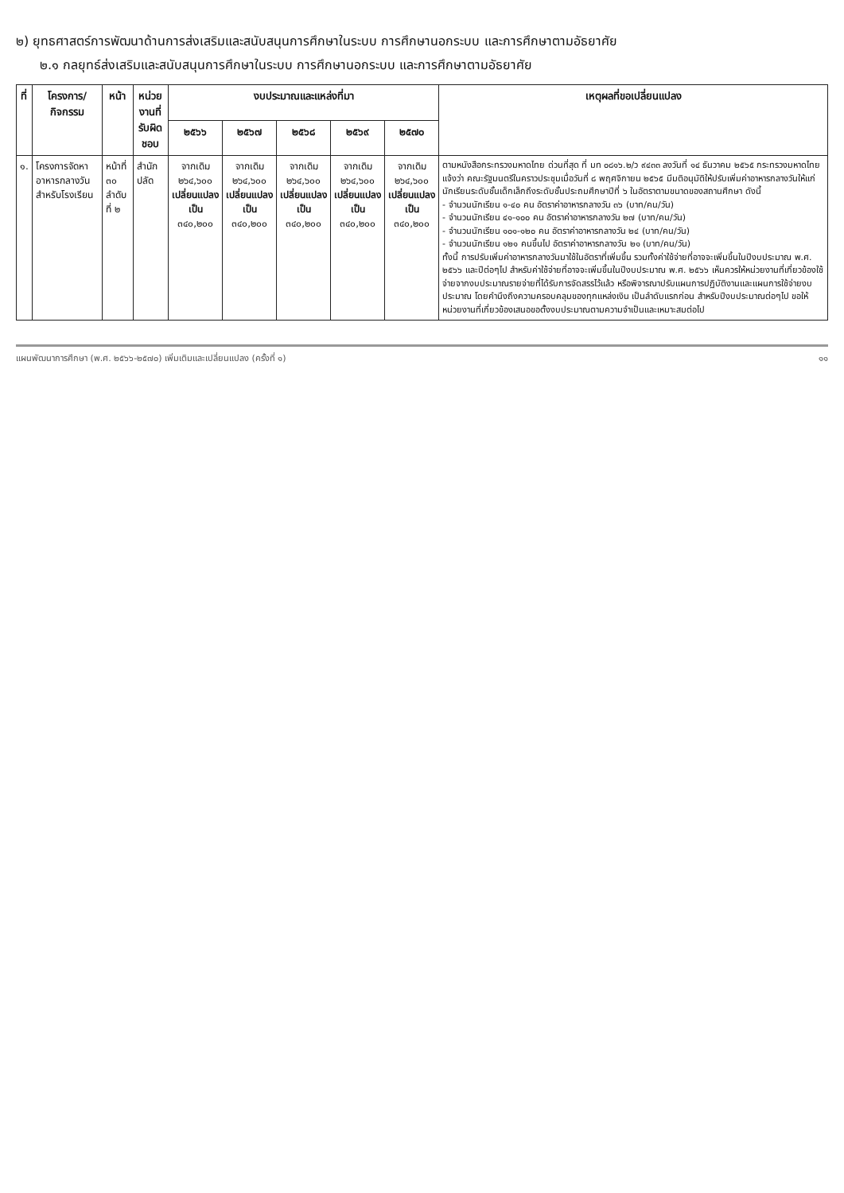๒) ยุทธศาสตร์การพัฒนาด้านการส่งเสริมและสนับสนุนการศึกษาในระบบ การศึกษานอกระบบ และการศึกษาตามอัธยาศัย
๒.๑ กลยุทธ์ส่งเสริมและสนับสนุนการศึกษาในระบบ การศึกษานอกระบบ และการศึกษาตามอัธยาศัย
| ที่ | โครงการ/ กิจกรรม | หน้า | หน่วยงานที่ รับผิดชอบ | งบประมาณและแหล่งที่มา | | | | | เหตุผลที่ขอเปลี่ยนแปลง |
| --- | --- | --- | --- | --- | --- | --- | --- | --- | --- |
| | | | | ๒๕๖๖ | ๒๕๖๗ | ๒๕๖๘ | ๒๕๖๙ | ๒๕๗๐ | |
| ๑. | โครงการจัดหาอาหารกลางวันสำหรับโรงเรียน | หน้าที่ ๓๐ ลำดับที่ ๒ | สำนักปลัด | จากเดิม ๒๖๔,๖๐๐ เปลี่ยนแปลง เป็น ๓๔๐,๒๐๐ | จากเดิม ๒๖๔,๖๐๐ เปลี่ยนแปลง เป็น ๓๔๐,๒๐๐ | จากเดิม ๒๖๔,๖๐๐ เปลี่ยนแปลง เป็น ๓๔๐,๒๐๐ | จากเดิม ๒๖๔,๖๐๐ เปลี่ยนแปลง เป็น ๓๔๐,๒๐๐ | จากเดิม ๒๖๔,๖๐๐ เปลี่ยนแปลง เป็น ๓๔๐,๒๐๐ | ตามหนังสือกระทรวงมหาดไทย ด่วนที่สุด ที่ มท ๐๘๑๖.๒/ว ๙๔๓๓ ลงวันที่ ๑๔ ธันวาคม ๒๕๖๕ กระทรวงมหาดไทย แจ้งว่า คณะรัฐมนตรีในคราวประชุมเมื่อวันที่ ๘ พฤศจิกายน ๒๕๖๕ มีมติอนุมัติให้ปรับเพิ่มค่าอาหารกลางวันให้แก่นักเรียนระดับชั้นเด็กเล็กถึงระดับชั้นประถมศึกษาปีที่ ๖ ในอัตราตามขนาดของสถานศึกษา ดังนี้ - จำนวนนักเรียน ๑-๔๐ คน อัตราค่าอาหารกลางวัน ๓๖ (บาท/คน/วัน) - จำนวนนักเรียน ๔๑-๑๐๐ คน อัตราค่าอาหารกลางวัน ๒๗ (บาท/คน/วัน) - จำนวนนักเรียน ๑๐๑-๑๒๐ คน อัตราค่าอาหารกลางวัน ๒๔ (บาท/คน/วัน) - จำนวนนักเรียน ๑๒๑ คนขึ้นไป อัตราค่าอาหารกลางวัน ๒๑ (บาท/คน/วัน) ทั้งนี้ การปรับเพิ่มค่าอาหารกลางวันมาใช้ในอัตราที่เพิ่มขึ้น รวมทั้งค่าใช้จ่ายที่อาจจะเพิ่มขึ้นในปีงบประมาณ พ.ศ. ๒๕๖๖ และปีต่อๆไป สำหรับค่าใช้จ่ายที่อาจจะเพิ่มขึ้นในปีงบประมาณ พ.ศ. ๒๕๖๖ เห็นควรให้หน่วยงานที่เกี่ยวข้องใช้จ่ายจากงบประมาณรายจ่ายที่ได้รับการจัดสรรไว้แล้ว หรือพิจารณาปรับแผนการปฏิบัติงานและแผนการใช้จ่ายงบประมาณ โดยคำนึงถึงความครอบคลุมของทุกแหล่งเงิน เป็นลำดับแรกก่อน สำหรับปีงบประมาณต่อๆไป ขอให้หน่วยงานที่เกี่ยวข้องเสนอขอตั้งงบประมาณตามความจำเป็นและเหมาะสมต่อไป |
แผนพัฒนาการศึกษา (พ.ศ. ๒๕๖๖-๒๕๗๐) เพิ่มเติมและเปลี่ยนแปลง (ครั้งที่ ๑) ๑๑